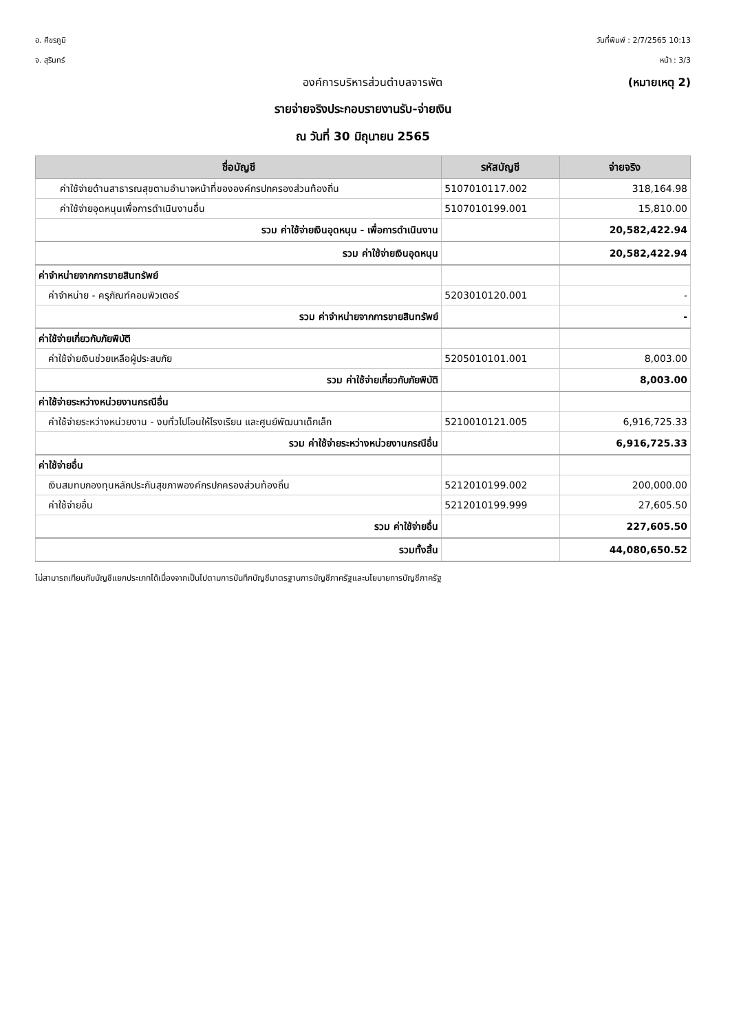อ. ศีขรภูมิ วันที่พิมพ์ : 2/7/2565 10:13
จ. สุรินทร์ หน้า : 3/3
องค์การบริหารส่วนตำบลจารพัต (หมายเหตุ 2)
รายจ่ายจริงประกอบรายงานรับ-จ่ายเงิน
ณ วันที่ 30 มิถุนายน 2565
| ชื่อบัญชี | รหัสบัญชี | จ่ายจริง |
| --- | --- | --- |
| ค่าใช้จ่ายด้านสาธารณสุขตามอำนาจหน้าที่ขององค์กรปกครองส่วนท้องถิ่น | 5107010117.002 | 318,164.98 |
| ค่าใช้จ่ายอุดหนุนเพื่อการดำเนินงานอื่น | 5107010199.001 | 15,810.00 |
| รวม ค่าใช้จ่ายเงินอุดหนุน - เพื่อการดำเนินงาน | | 20,582,422.94 |
| รวม ค่าใช้จ่ายเงินอุดหนุน | | 20,582,422.94 |
| ค่าจำหน่ายจากการขายสินทรัพย์ | | |
| ค่าจำหน่าย - ครุภัณฑ์คอมพิวเตอร์ | 5203010120.001 | - |
| รวม ค่าจำหน่ายจากการขายสินทรัพย์ | | - |
| ค่าใช้จ่ายเกี่ยวกับภัยพิบัติ | | |
| ค่าใช้จ่ายเงินช่วยเหลือผู้ประสบภัย | 5205010101.001 | 8,003.00 |
| รวม ค่าใช้จ่ายเกี่ยวกับภัยพิบัติ | | 8,003.00 |
| ค่าใช้จ่ายระหว่างหน่วยงานกรณีอื่น | | |
| ค่าใช้จ่ายระหว่างหน่วยงาน - งบทั่วไปโอนให้โรงเรียน และศูนย์พัฒนาเด็กเล็ก | 5210010121.005 | 6,916,725.33 |
| รวม ค่าใช้จ่ายระหว่างหน่วยงานกรณีอื่น | | 6,916,725.33 |
| ค่าใช้จ่ายอื่น | | |
| เงินสมทบกองทุนหลักประกันสุขภาพองค์กรปกครองส่วนท้องถิ่น | 5212010199.002 | 200,000.00 |
| ค่าใช้จ่ายอื่น | 5212010199.999 | 27,605.50 |
| รวม ค่าใช้จ่ายอื่น | | 227,605.50 |
| รวมทั้งสิ้น | | 44,080,650.52 |
ไม่สามารถเทียบกับบัญชีแยกประเภทได้เนื่องจากเป็นไปตามการบันทึกบัญชีมาตรฐานการบัญชีภาครัฐและนโยบายการบัญชีภาครัฐ